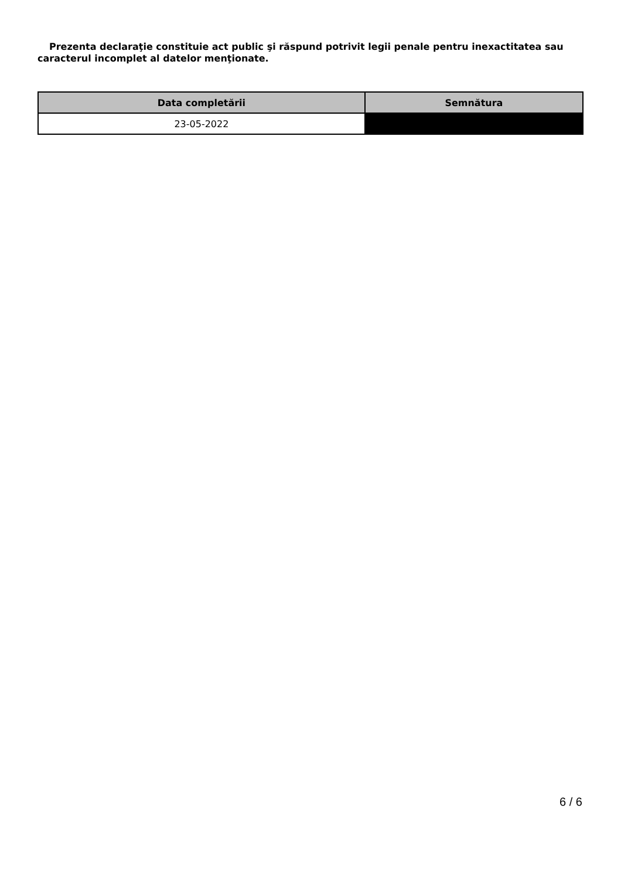Prezenta declaraţie constituie act public şi răspund potrivit legii penale pentru inexactitatea sau caracterul incomplet al datelor menţionate.
| Data completării | Semnătura |
| --- | --- |
| 23-05-2022 | |
6 / 6